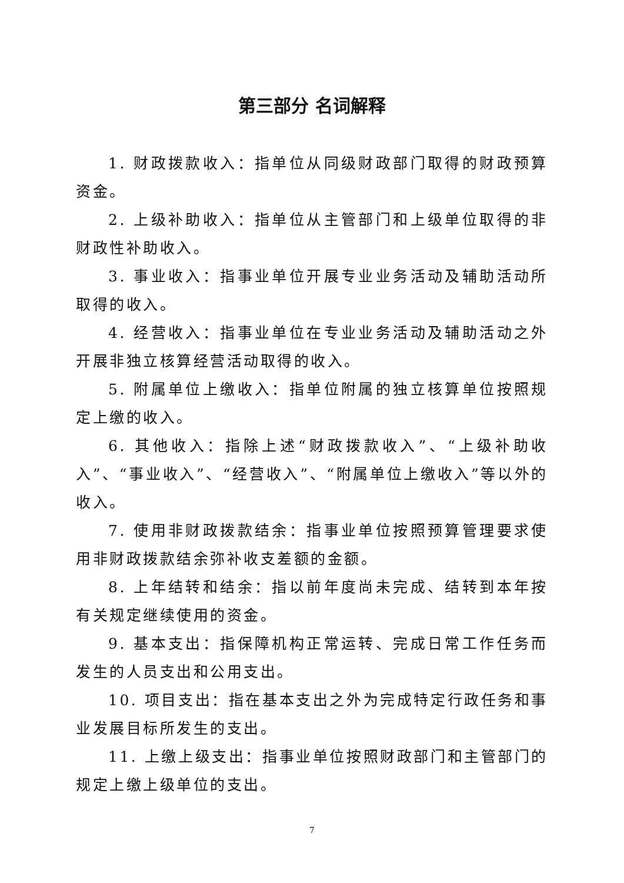第三部分 名词解释
1. 财政拨款收入：指单位从同级财政部门取得的财政预算资金。
2. 上级补助收入：指单位从主管部门和上级单位取得的非财政性补助收入。
3. 事业收入：指事业单位开展专业业务活动及辅助活动所取得的收入。
4. 经营收入：指事业单位在专业业务活动及辅助活动之外开展非独立核算经营活动取得的收入。
5. 附属单位上缴收入：指单位附属的独立核算单位按照规定上缴的收入。
6. 其他收入：指除上述“财政拨款收入”、“上级补助收入”、“事业收入”、“经营收入”、“附属单位上缴收入”等以外的收入。
7. 使用非财政拨款结余：指事业单位按照预算管理要求使用非财政拨款结余弥补收支差额的金额。
8. 上年结转和结余：指以前年度尚未完成、结转到本年按有关规定继续使用的资金。
9. 基本支出：指保障机构正常运转、完成日常工作任务而发生的人员支出和公用支出。
10. 项目支出：指在基本支出之外为完成特定行政任务和事业发展目标所发生的支出。
11. 上缴上级支出：指事业单位按照财政部门和主管部门的规定上缴上级单位的支出。
7